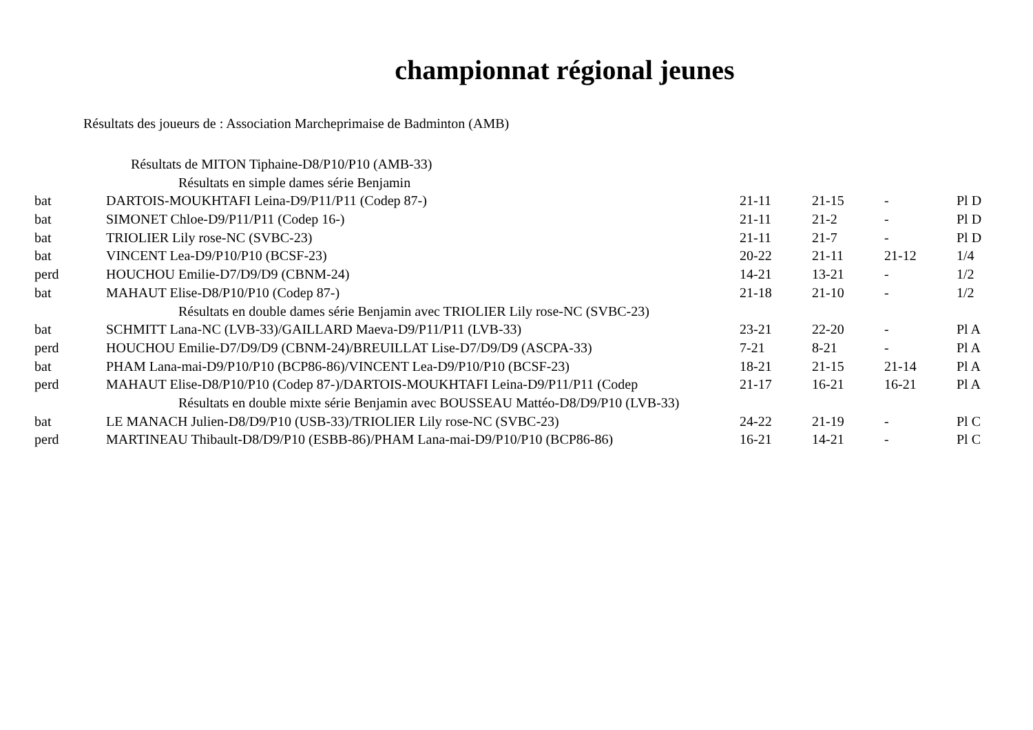championnat régional jeunes
Résultats des joueurs de : Association Marcheprimaise de Badminton (AMB)
| Résultats de MITON Tiphaine-D8/P10/P10 (AMB-33) | | | | | |
| Résultats en simple dames série Benjamin | | | | | |
| bat | DARTOIS-MOUKHTAFI Leina-D9/P11/P11 (Codep 87-) | 21-11 | 21-15 | - | Pl D |
| bat | SIMONET Chloe-D9/P11/P11 (Codep 16-) | 21-11 | 21-2 | - | Pl D |
| bat | TRIOLIER Lily rose-NC (SVBC-23) | 21-11 | 21-7 | - | Pl D |
| bat | VINCENT Lea-D9/P10/P10 (BCSF-23) | 20-22 | 21-11 | 21-12 | 1/4 |
| perd | HOUCHOU Emilie-D7/D9/D9 (CBNM-24) | 14-21 | 13-21 | - | 1/2 |
| bat | MAHAUT Elise-D8/P10/P10 (Codep 87-) | 21-18 | 21-10 | - | 1/2 |
| Résultats en double dames série Benjamin avec TRIOLIER Lily rose-NC (SVBC-23) | | | | | |
| bat | SCHMITT Lana-NC (LVB-33)/GAILLARD Maeva-D9/P11/P11 (LVB-33) | 23-21 | 22-20 | - | Pl A |
| perd | HOUCHOU Emilie-D7/D9/D9 (CBNM-24)/BREUILLAT Lise-D7/D9/D9 (ASCPA-33) | 7-21 | 8-21 | - | Pl A |
| bat | PHAM Lana-mai-D9/P10/P10 (BCP86-86)/VINCENT Lea-D9/P10/P10 (BCSF-23) | 18-21 | 21-15 | 21-14 | Pl A |
| perd | MAHAUT Elise-D8/P10/P10 (Codep 87-)/DARTOIS-MOUKHTAFI Leina-D9/P11/P11 (Codep | 21-17 | 16-21 | 16-21 | Pl A |
| Résultats en double mixte série Benjamin avec BOUSSEAU Mattéo-D8/D9/P10 (LVB-33) | | | | | |
| bat | LE MANACH Julien-D8/D9/P10 (USB-33)/TRIOLIER Lily rose-NC (SVBC-23) | 24-22 | 21-19 | - | Pl C |
| perd | MARTINEAU Thibault-D8/D9/P10 (ESBB-86)/PHAM Lana-mai-D9/P10/P10 (BCP86-86) | 16-21 | 14-21 | - | Pl C |